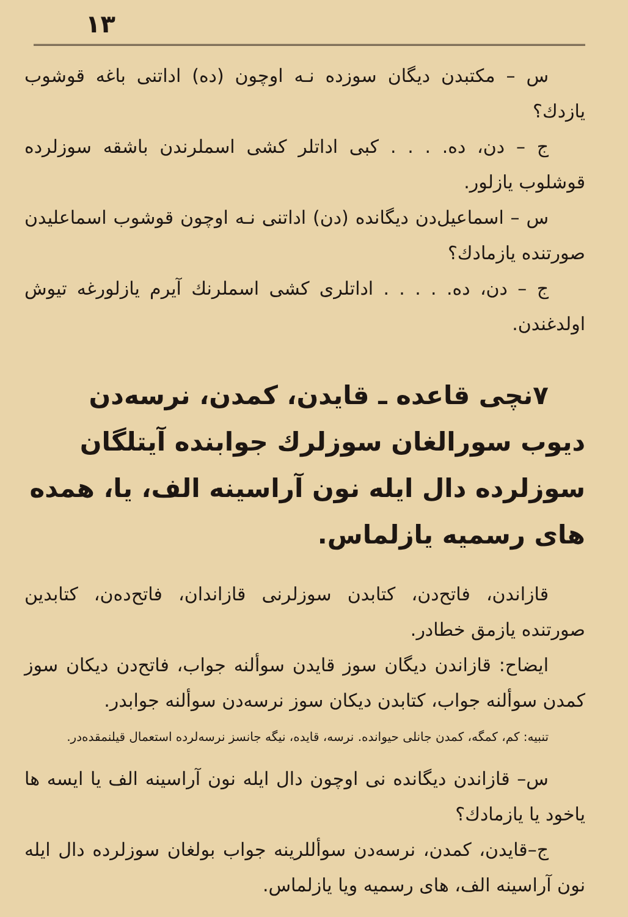١٣
س – مكتبدن ديگان سوزده نـه اوچون (ده) اداتنى باغه قوشوب يازدك؟
ج – دن، ده. . . . كبى اداتلر كشى اسملرندن باشقه سوزلرده قوشلوب يازلور.
س – اسماعيل‌دن ديگانده (دن) اداتنى نـه اوچون قوشوب اسماعليدن صورتنده يازمادك؟
ج – دن، ده. . . . . اداتلرى كشى اسملرنك آيرم يازلورغه تيوش اولدغندن.
٧نچى قاعده ـ قايدن، كمدن، نرسه‌دن ديوب سورالغان سوزلرك جوابنده آيتلگان سوزلرده دال ايله نون آراسينه الف، يا، همده هاى رسميه يازلماس.
قازاندن، فاتح‌دن، كتابدن سوزلرنى قازاندان، فاتح‌ده‌ن، كتابدين صورتنده يازمق خطادر.
ايضاح: قازاندن ديگان سوز قايدن سوألنه جواب، فاتح‌دن ديكان سوز كمدن سوألنه جواب، كتابدن ديكان سوز نرسه‌دن سوألنه جوابدر.
تنبيه: كم، كمگه، كمدن جانلى حيوانده. نرسه، قايده، نيگه جانسز نرسه‌لرده استعمال قيلنمقده‌در.
س– قازاندن ديگانده نى اوچون دال ايله نون آراسينه الف يا ايسه ها ياخود يا يازمادك؟
ج–قايدن، كمدن، نرسه‌دن سوأللرينه جواب بولغان سوزلرده دال ايله نون آراسينه الف، هاى رسميه ويا يازلماس.